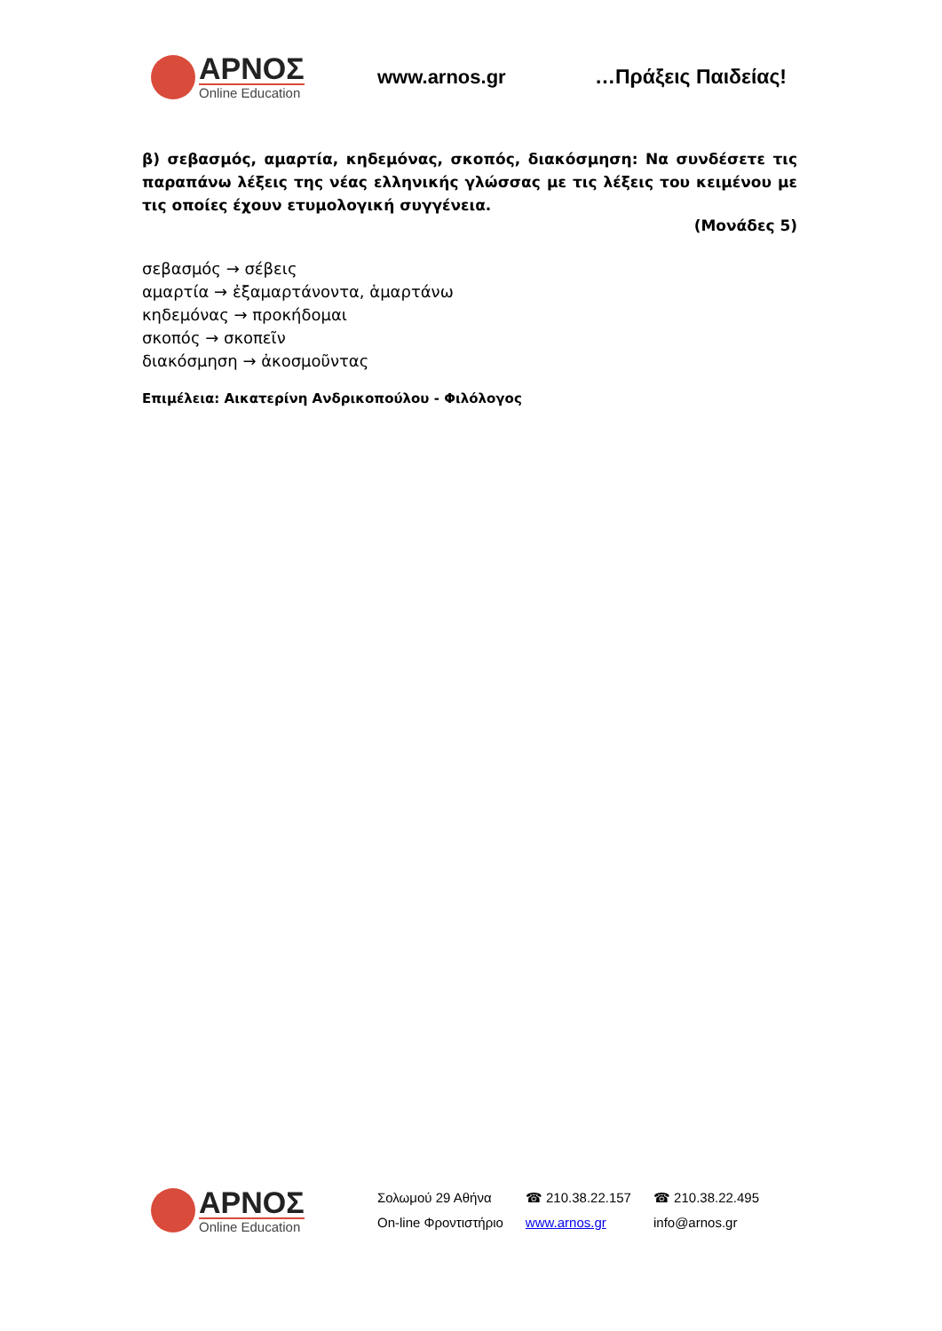ΑΡΝΟΣ
Online Education
www.arnos.gr …Πράξεις Παιδείας!
β) σεβασμός, αμαρτία, κηδεμόνας, σκοπός, διακόσμηση: Να συνδέσετε τις παραπάνω λέξεις της νέας ελληνικής γλώσσας με τις λέξεις του κειμένου με τις οποίες έχουν ετυμολογική συγγένεια.
(Μονάδες 5)
σεβασμός → σέβεις
αμαρτία → ἐξαμαρτάνοντα, ἁμαρτάνω
κηδεμόνας → προκήδομαι
σκοπός → σκοπεῖν
διακόσμηση → ἀκοσμοῦντας
Επιμέλεια: Αικατερίνη Ανδρικοπούλου - Φιλόλογος
ΑΡΝΟΣ
Online Education
Σολωμού 29 Αθήνα
On-line Φροντιστήριο
☎ 210.38.22.157
www.arnos.gr
☎ 210.38.22.495
info@arnos.gr